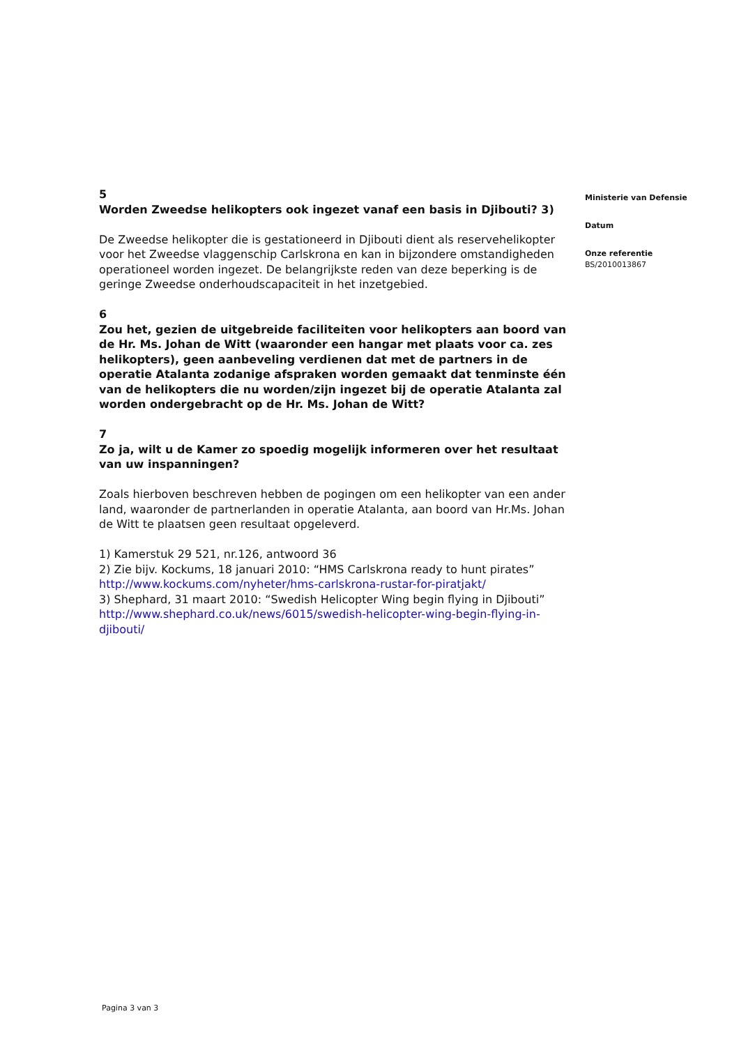5
Worden Zweedse helikopters ook ingezet vanaf een basis in Djibouti? 3)
De Zweedse helikopter die is gestationeerd in Djibouti dient als reservehelikopter voor het Zweedse vlaggenschip Carlskrona en kan in bijzondere omstandigheden operationeel worden ingezet. De belangrijkste reden van deze beperking is de geringe Zweedse onderhoudscapaciteit in het inzetgebied.
6
Zou het, gezien de uitgebreide faciliteiten voor helikopters aan boord van de Hr. Ms. Johan de Witt (waaronder een hangar met plaats voor ca. zes helikopters), geen aanbeveling verdienen dat met de partners in de operatie Atalanta zodanige afspraken worden gemaakt dat tenminste één van de helikopters die nu worden/zijn ingezet bij de operatie Atalanta zal worden ondergebracht op de Hr. Ms. Johan de Witt?
7
Zo ja, wilt u de Kamer zo spoedig mogelijk informeren over het resultaat van uw inspanningen?
Zoals hierboven beschreven hebben de pogingen om een helikopter van een ander land, waaronder de partnerlanden in operatie Atalanta, aan boord van Hr.Ms. Johan de Witt te plaatsen geen resultaat opgeleverd.
1) Kamerstuk 29 521, nr.126, antwoord 36
2) Zie bijv. Kockums, 18 januari 2010: “HMS Carlskrona ready to hunt pirates”
http://www.kockums.com/nyheter/hms-carlskrona-rustar-for-piratjakt/
3) Shephard, 31 maart 2010: “Swedish Helicopter Wing begin flying in Djibouti”
http://www.shephard.co.uk/news/6015/swedish-helicopter-wing-begin-flying-in-djibouti/
Ministerie van Defensie
Datum
Onze referentie
BS/2010013867
Pagina 3 van 3